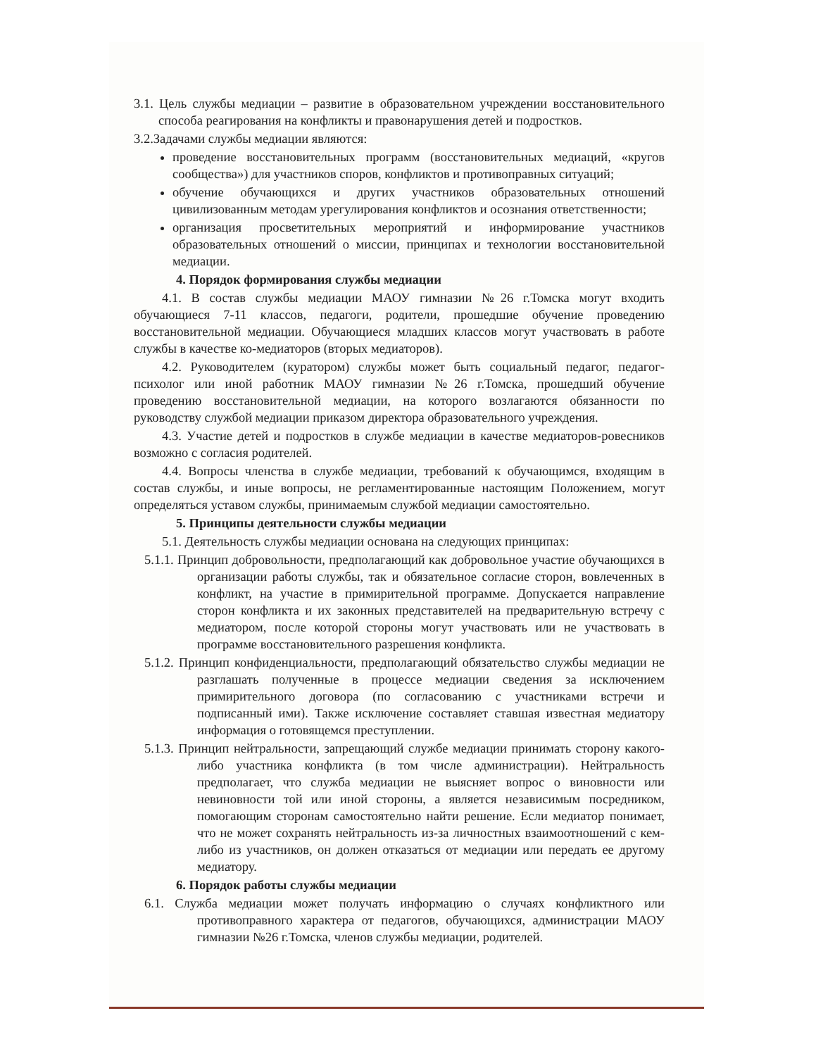3.1. Цель службы медиации – развитие в образовательном учреждении восстановительного способа реагирования на конфликты и правонарушения детей и подростков.
3.2.Задачами службы медиации являются:
проведение восстановительных программ (восстановительных медиаций, «кругов сообщества») для участников споров, конфликтов и противоправных ситуаций;
обучение обучающихся и других участников образовательных отношений цивилизованным методам урегулирования конфликтов и осознания ответственности;
организация просветительных мероприятий и информирование участников образовательных отношений о миссии, принципах и технологии восстановительной медиации.
4. Порядок формирования службы медиации
4.1. В состав службы медиации МАОУ гимназии №26 г.Томска могут входить обучающиеся 7-11 классов, педагоги, родители, прошедшие обучение проведению восстановительной медиации. Обучающиеся младших классов могут участвовать в работе службы в качестве ко-медиаторов (вторых медиаторов).
4.2. Руководителем (куратором) службы может быть социальный педагог, педагог-психолог или иной работник МАОУ гимназии №26 г.Томска, прошедший обучение проведению восстановительной медиации, на которого возлагаются обязанности по руководству службой медиации приказом директора образовательного учреждения.
4.3. Участие детей и подростков в службе медиации в качестве медиаторов-ровесников возможно с согласия родителей.
4.4. Вопросы членства в службе медиации, требований к обучающимся, входящим в состав службы, и иные вопросы, не регламентированные настоящим Положением, могут определяться уставом службы, принимаемым службой медиации самостоятельно.
5. Принципы деятельности службы медиации
5.1. Деятельность службы медиации основана на следующих принципах:
5.1.1. Принцип добровольности, предполагающий как добровольное участие обучающихся в организации работы службы, так и обязательное согласие сторон, вовлеченных в конфликт, на участие в примирительной программе. Допускается направление сторон конфликта и их законных представителей на предварительную встречу с медиатором, после которой стороны могут участвовать или не участвовать в программе восстановительного разрешения конфликта.
5.1.2. Принцип конфиденциальности, предполагающий обязательство службы медиации не разглашать полученные в процессе медиации сведения за исключением примирительного договора (по согласованию с участниками встречи и подписанный ими). Также исключение составляет ставшая известная медиатору информация о готовящемся преступлении.
5.1.3. Принцип нейтральности, запрещающий службе медиации принимать сторону какого-либо участника конфликта (в том числе администрации). Нейтральность предполагает, что служба медиации не выясняет вопрос о виновности или невиновности той или иной стороны, а является независимым посредником, помогающим сторонам самостоятельно найти решение. Если медиатор понимает, что не может сохранять нейтральность из-за личностных взаимоотношений с кем-либо из участников, он должен отказаться от медиации или передать ее другому медиатору.
6. Порядок работы службы медиации
6.1. Служба медиации может получать информацию о случаях конфликтного или противоправного характера от педагогов, обучающихся, администрации МАОУ гимназии №26 г.Томска, членов службы медиации, родителей.